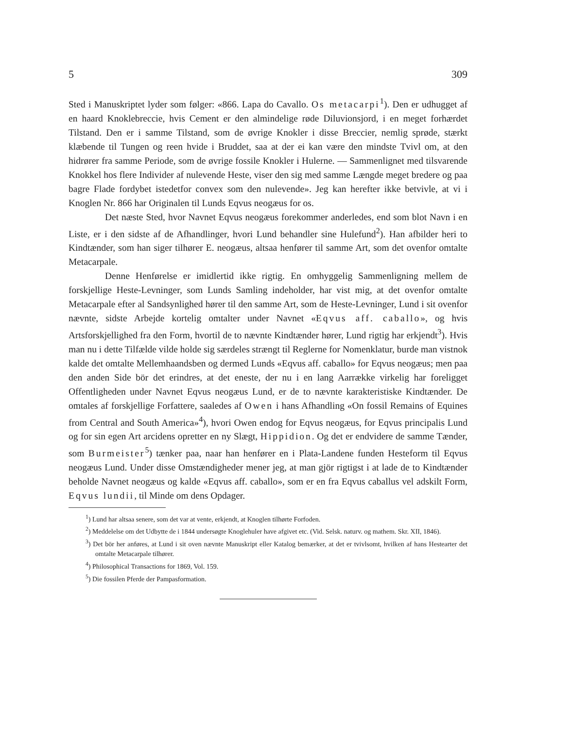5 309
Sted i Manuskriptet lyder som følger: «866. Lapa do Cavallo. Os metacarpi<sup>1</sup>). Den er udhugget af en haard Knoklebreccie, hvis Cement er den almindelige røde Diluvionsjord, i en meget forhærdet Tilstand. Den er i samme Tilstand, som de øvrige Knokler i disse Breccier, nemlig sprøde, stærkt klæbende til Tungen og reen hvide i Bruddet, saa at der ei kan være den mindste Tvivl om, at den hidrører fra samme Periode, som de øvrige fossile Knokler i Hulerne. — Sammenlignet med tilsvarende Knokkel hos flere Individer af nulevende Heste, viser den sig med samme Længde meget bredere og paa bagre Flade fordybet istedetfor convex som den nulevende». Jeg kan herefter ikke betvivle, at vi i Knoglen Nr. 866 har Originalen til Lunds Eqvus neogæus for os.
Det næste Sted, hvor Navnet Eqvus neogæus forekommer anderledes, end som blot Navn i en Liste, er i den sidste af de Afhandlinger, hvori Lund behandler sine Hulefund<sup>2</sup>). Han afbilder heri to Kindtænder, som han siger tilhører E. neogæus, altsaa henfører til samme Art, som det ovenfor omtalte Metacarpale.
Denne Henførelse er imidlertid ikke rigtig. En omhyggelig Sammenligning mellem de forskjellige Heste-Levninger, som Lunds Samling indeholder, har vist mig, at det ovenfor omtalte Metacarpale efter al Sandsynlighed hører til den samme Art, som de Heste-Levninger, Lund i sit ovenfor nævnte, sidste Arbejde kortelig omtalter under Navnet «Eqvus aff. caballo», og hvis Artsforskjellighed fra den Form, hvortil de to nævnte Kindtænder hører, Lund rigtig har erkjendt<sup>3</sup>). Hvis man nu i dette Tilfælde vilde holde sig særdeles strængt til Reglerne for Nomenklatur, burde man vistnok kalde det omtalte Mellemhaandsben og dermed Lunds «Eqvus aff. caballo» for Eqvus neogæus; men paa den anden Side bör det erindres, at det eneste, der nu i en lang Aarrække virkelig har foreligget Offentligheden under Navnet Eqvus neogæus Lund, er de to nævnte karakteristiske Kindtænder. De omtales af forskjellige Forfattere, saaledes af Owen i hans Afhandling «On fossil Remains of Equines from Central and South America»<sup>4</sup>), hvori Owen endog for Eqvus neogæus, for Eqvus principalis Lund og for sin egen Art arcidens opretter en ny Slægt, Hippidion. Og det er endvidere de samme Tænder, som Burmeister<sup>5</sup>) tænker paa, naar han henfører en i Plata-Landene funden Hesteform til Eqvus neogæus Lund. Under disse Omstændigheder mener jeg, at man gjör rigtigst i at lade de to Kindtænder beholde Navnet neogæus og kalde «Eqvus aff. caballo», som er en fra Eqvus caballus vel adskilt Form, Eqvus lundii, til Minde om dens Opdager.
<sup>1</sup>) Lund har altsaa senere, som det var at vente, erkjendt, at Knoglen tilhørte Forfoden.
<sup>2</sup>) Meddelelse om det Udbytte de i 1844 undersøgte Knoglehuler have afgivet etc. (Vid. Selsk. naturv. og mathem. Skr. XII, 1846).
<sup>3</sup>) Det bör her anføres, at Lund i sit oven nævnte Manuskript eller Katalog bemærker, at det er tvivlsomt, hvilken af hans Hestearter det omtalte Metacarpale tilhører.
<sup>4</sup>) Philosophical Transactions for 1869, Vol. 159.
<sup>5</sup>) Die fossilen Pferde der Pampasformation.